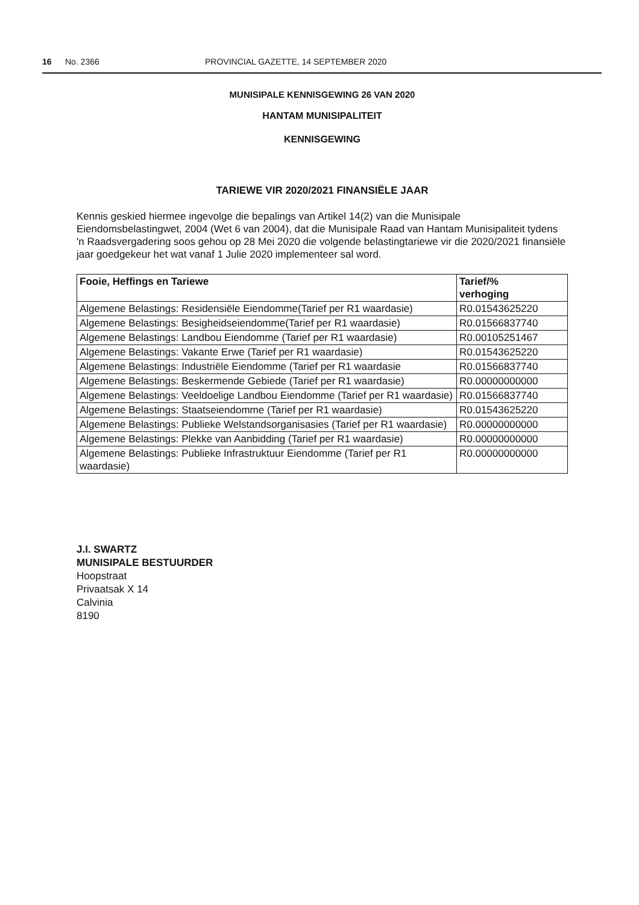16 No. 2366 PROVINCIAL GAZETTE, 14 SEPTEMBER 2020
MUNISIPALE KENNISGEWING 26 VAN 2020
HANTAM MUNISIPALITEIT
KENNISGEWING
TARIEWE VIR 2020/2021 FINANSIËLE JAAR
Kennis geskied hiermee ingevolge die bepalings van Artikel 14(2) van die Munisipale Eiendomsbelastingwet, 2004 (Wet 6 van 2004), dat die Munisipale Raad van Hantam Munisipaliteit tydens 'n Raadsvergadering soos gehou op 28 Mei 2020 die volgende belastingtariewe vir die 2020/2021 finansiële jaar goedgekeur het wat vanaf 1 Julie 2020 implementeer sal word.
| Fooie, Heffings en Tariewe | Tarief/% verhoging |
| --- | --- |
| Algemene Belastings: Residensiële Eiendomme(Tarief per R1 waardasie) | R0.01543625220 |
| Algemene Belastings: Besigheidseiendomme(Tarief per R1 waardasie) | R0.01566837740 |
| Algemene Belastings: Landbou Eiendomme (Tarief per R1 waardasie) | R0.00105251467 |
| Algemene Belastings: Vakante Erwe (Tarief per R1 waardasie) | R0.01543625220 |
| Algemene Belastings: Industriële Eiendomme (Tarief per R1 waardasie | R0.01566837740 |
| Algemene Belastings: Beskermende Gebiede (Tarief per R1 waardasie) | R0.00000000000 |
| Algemene Belastings: Veeldoelige Landbou Eiendomme (Tarief per R1 waardasie) | R0.01566837740 |
| Algemene Belastings: Staatseiendomme (Tarief per R1 waardasie) | R0.01543625220 |
| Algemene Belastings: Publieke Welstandsorganisasies (Tarief per R1 waardasie) | R0.00000000000 |
| Algemene Belastings: Plekke van Aanbidding (Tarief per R1 waardasie) | R0.00000000000 |
| Algemene Belastings: Publieke Infrastruktuur Eiendomme (Tarief per R1 waardasie) | R0.00000000000 |
J.I. SWARTZ
MUNISIPALE BESTUURDER
Hoopstraat
Privaatsak X 14
Calvinia
8190